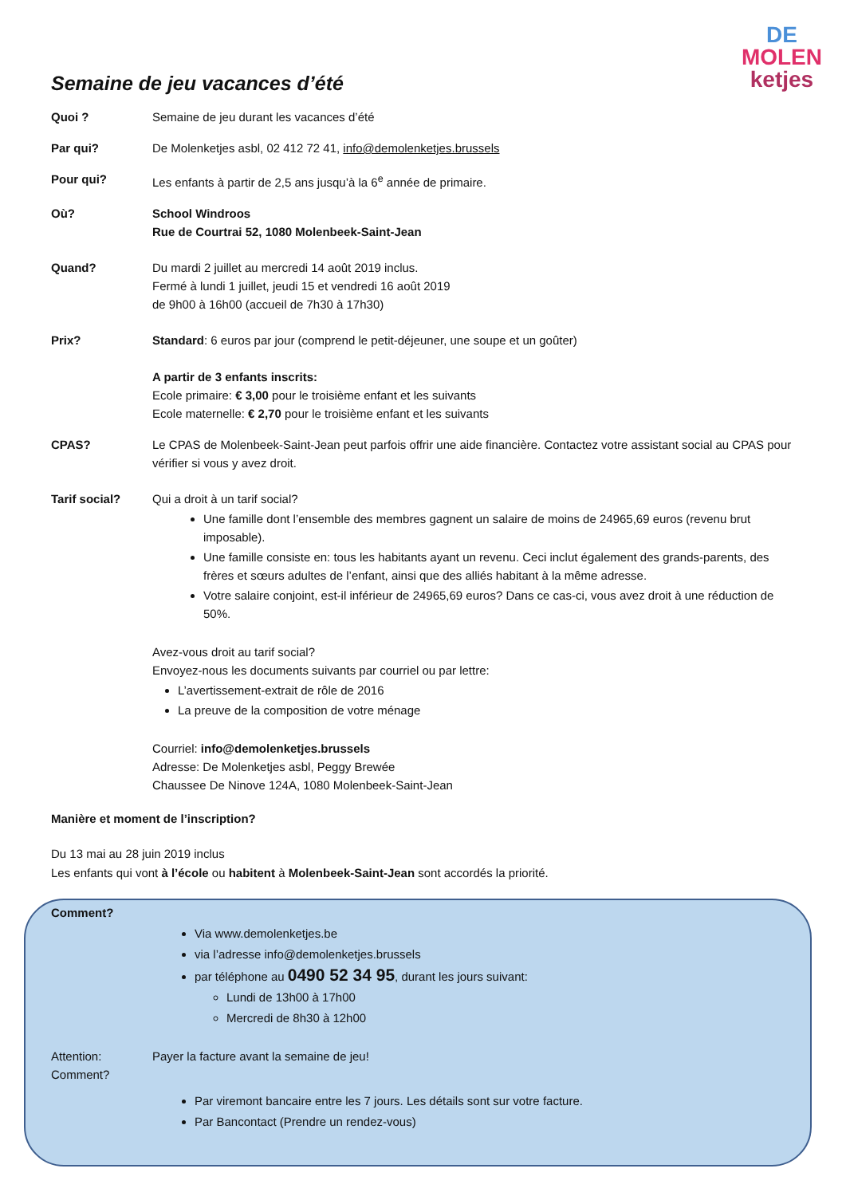DE
MOLEN
ketjes
Semaine de jeu vacances d’été
Quoi ? Semaine de jeu durant les vacances d’été
Par qui? De Molenketjes asbl, 02 412 72 41, info@demolenketjes.brussels
Pour qui? Les enfants à partir de 2,5 ans jusqu’à la 6<sup>e</sup> année de primaire.
Où? School Windroos
Rue de Courtrai 52, 1080 Molenbeek-Saint-Jean
Quand? Du mardi 2 juillet au mercredi 14 août 2019 inclus.
Fermé à lundi 1 juillet, jeudi 15 et vendredi 16 août 2019
de 9h00 à 16h00 (accueil de 7h30 à 17h30)
Prix? Standard: 6 euros par jour (comprend le petit-déjeuner, une soupe et un goûter)
A partir de 3 enfants inscrits:
Ecole primaire: € 3,00 pour le troisième enfant et les suivants
Ecole maternelle: € 2,70 pour le troisième enfant et les suivants
CPAS? Le CPAS de Molenbeek-Saint-Jean peut parfois offrir une aide financière. Contactez votre assistant social au CPAS pour vérifier si vous y avez droit.
Tarif social? Qui a droit à un tarif social?
Une famille dont l’ensemble des membres gagnent un salaire de moins de 24965,69 euros (revenu brut imposable).
Une famille consiste en: tous les habitants ayant un revenu. Ceci inclut également des grands-parents, des frères et sœurs adultes de l’enfant, ainsi que des alliés habitant à la même adresse.
Votre salaire conjoint, est-il inférieur de 24965,69 euros? Dans ce cas-ci, vous avez droit à une réduction de 50%.
Avez-vous droit au tarif social?
Envoyez-nous les documents suivants par courriel ou par lettre:
L’avertissement-extrait de rôle de 2016
La preuve de la composition de votre ménage
Courriel: info@demolenketjes.brussels
Adresse: De Molenketjes asbl, Peggy Brewée
Chaussee De Ninove 124A, 1080 Molenbeek-Saint-Jean
Manière et moment de l’inscription?
Du 13 mai au 28 juin 2019 inclus
Les enfants qui vont à l’école ou habitent à Molenbeek-Saint-Jean sont accordés la priorité.
Comment?
Via www.demolenketjes.be
via l’adresse info@demolenketjes.brussels
par téléphone au 0490 52 34 95, durant les jours suivant:
Lundi de 13h00 à 17h00
Mercredi de 8h30 à 12h00
Attention:
Comment?
Payer la facture avant la semaine de jeu!
Par viremont bancaire entre les 7 jours. Les détails sont sur votre facture.
Par Bancontact (Prendre un rendez-vous)